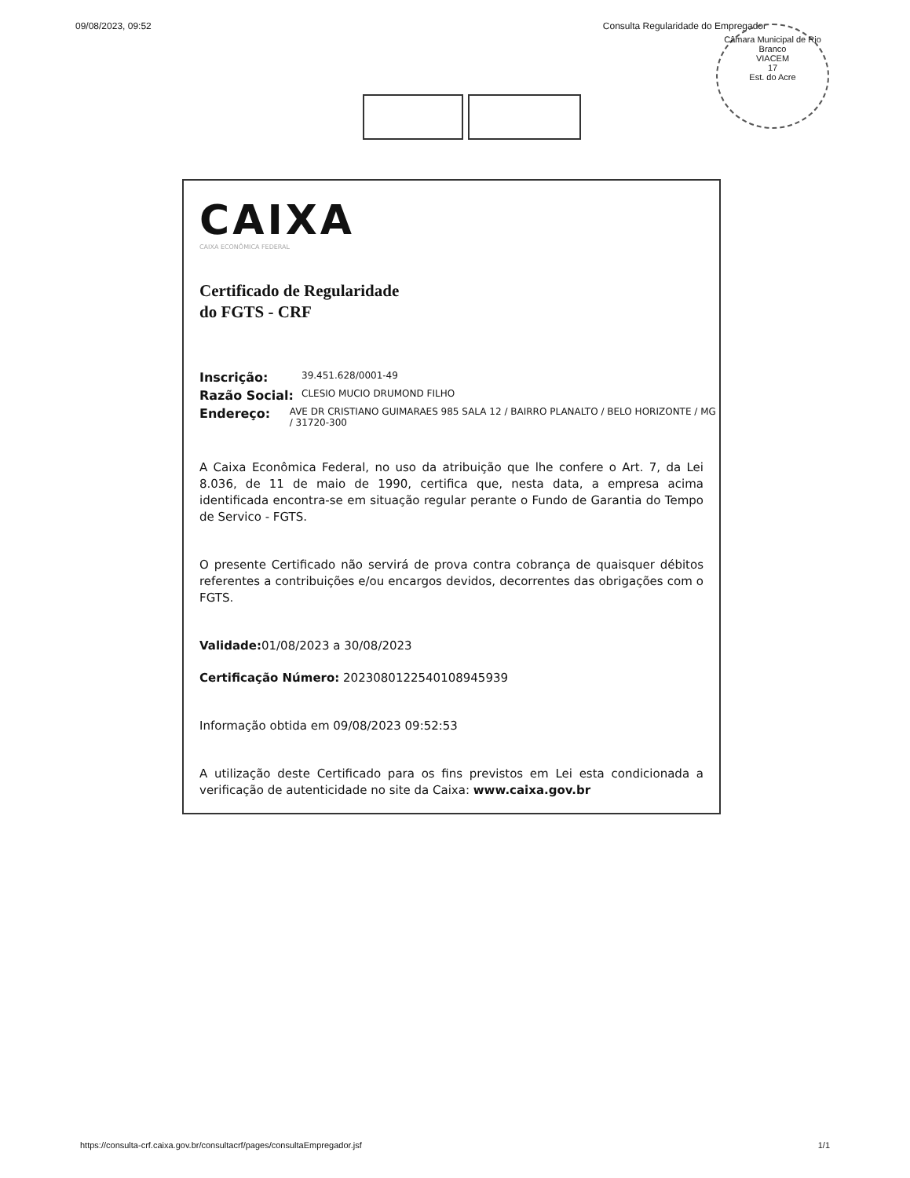09/08/2023, 09:52 Consulta Regularidade do Empregador
Câmara Municipal de Rio Branco
VIACEM
17
Est. do Acre
CAIXA
CAIXA ECONÔMICA FEDERAL
Certificado de Regularidade
do FGTS - CRF
Inscrição: 39.451.628/0001-49
Razão Social: CLESIO MUCIO DRUMOND FILHO
Endereço: AVE DR CRISTIANO GUIMARAES 985 SALA 12 / BAIRRO PLANALTO / BELO HORIZONTE / MG / 31720-300
A Caixa Econômica Federal, no uso da atribuição que lhe confere o Art. 7, da Lei 8.036, de 11 de maio de 1990, certifica que, nesta data, a empresa acima identificada encontra-se em situação regular perante o Fundo de Garantia do Tempo de Servico - FGTS.
O presente Certificado não servirá de prova contra cobrança de quaisquer débitos referentes a contribuições e/ou encargos devidos, decorrentes das obrigações com o FGTS.
Validade: 01/08/2023 a 30/08/2023
Certificação Número: 2023080122540108945939
Informação obtida em 09/08/2023 09:52:53
A utilização deste Certificado para os fins previstos em Lei esta condicionada a verificação de autenticidade no site da Caixa: www.caixa.gov.br
https://consulta-crf.caixa.gov.br/consultacrf/pages/consultaEmpregador.jsf 1/1